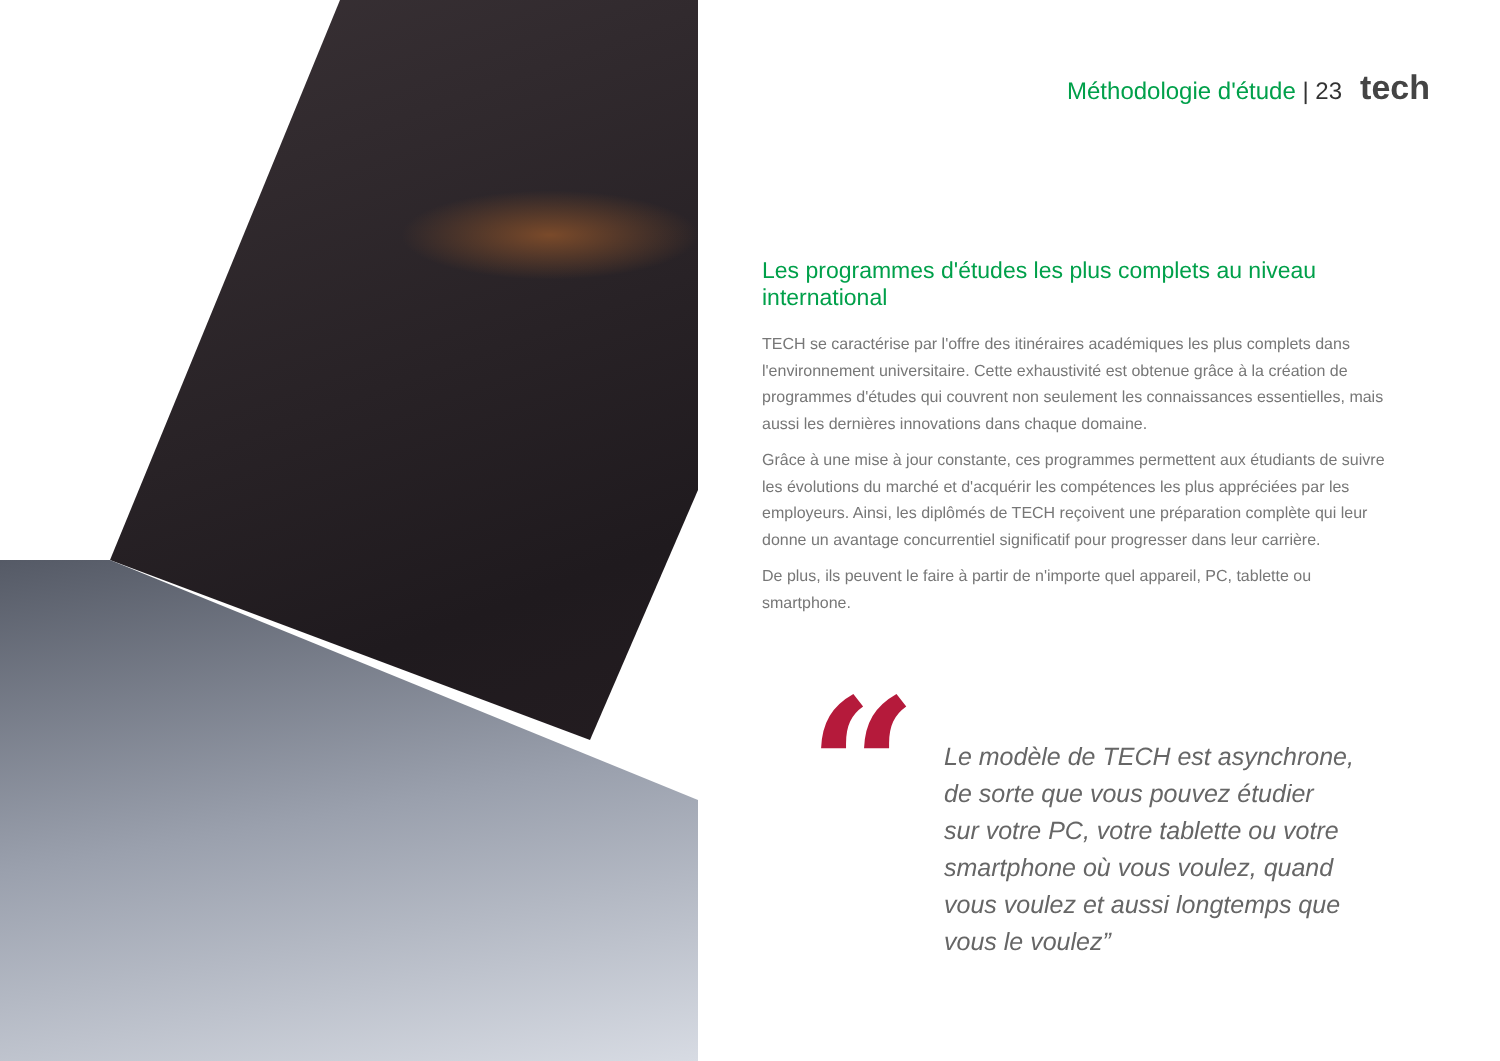Méthodologie d'étude | 23 tech
Les programmes d'études les plus complets au niveau international
TECH se caractérise par l'offre des itinéraires académiques les plus complets dans l'environnement universitaire. Cette exhaustivité est obtenue grâce à la création de programmes d'études qui couvrent non seulement les connaissances essentielles, mais aussi les dernières innovations dans chaque domaine.
Grâce à une mise à jour constante, ces programmes permettent aux étudiants de suivre les évolutions du marché et d'acquérir les compétences les plus appréciées par les employeurs. Ainsi, les diplômés de TECH reçoivent une préparation complète qui leur donne un avantage concurrentiel significatif pour progresser dans leur carrière.
De plus, ils peuvent le faire à partir de n'importe quel appareil, PC, tablette ou smartphone.
“
Le modèle de TECH est asynchrone,
de sorte que vous pouvez étudier
sur votre PC, votre tablette ou votre
smartphone où vous voulez, quand
vous voulez et aussi longtemps que
vous le voulez”